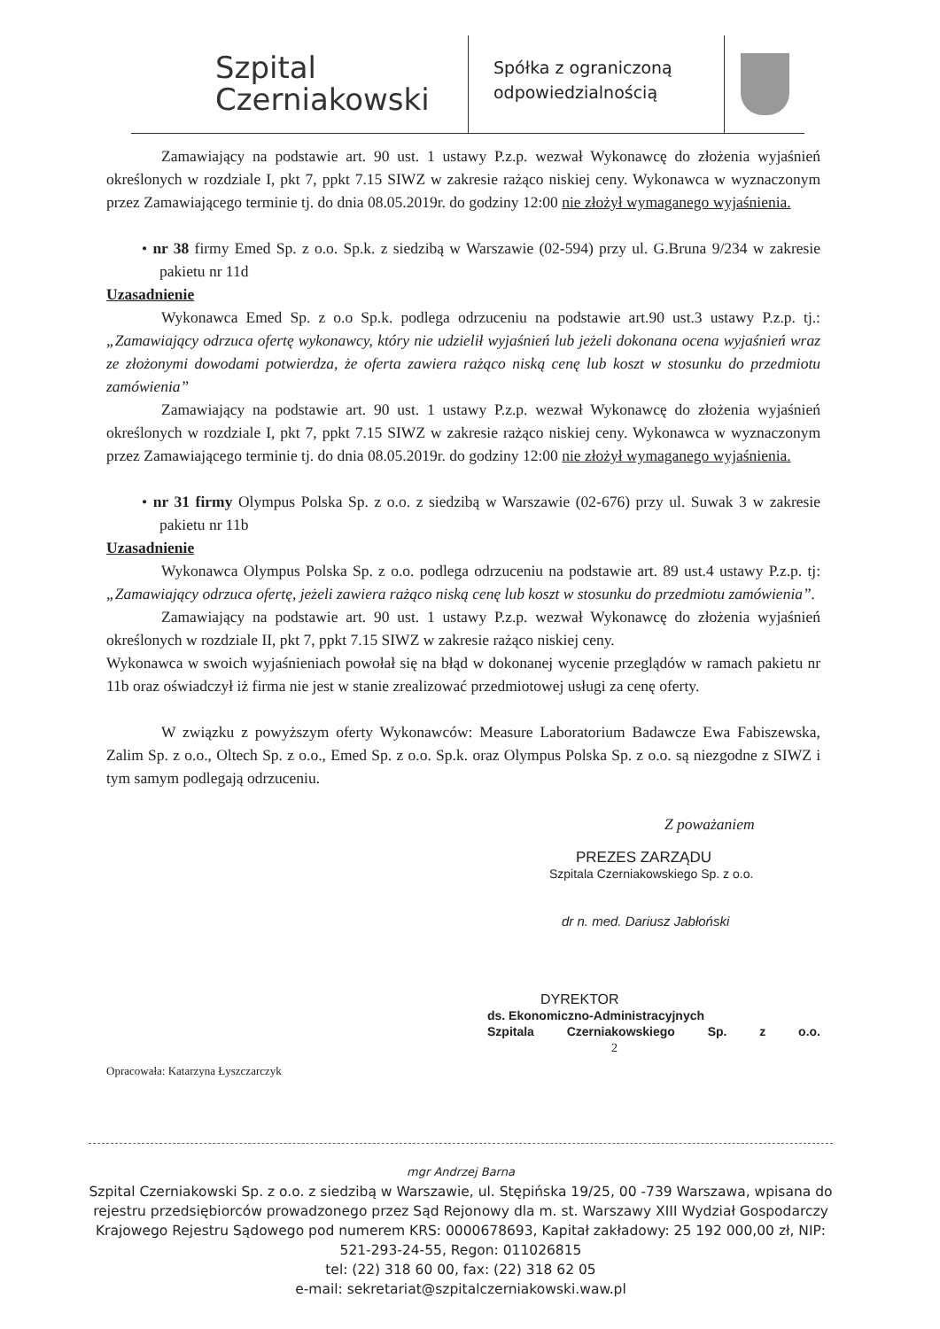Szpital
Czerniakowski
Spółka z ograniczoną odpowiedzialnością
Zamawiający na podstawie art. 90 ust. 1 ustawy P.z.p. wezwał Wykonawcę do złożenia wyjaśnień określonych w rozdziale I, pkt 7, ppkt 7.15 SIWZ w zakresie rażąco niskiej ceny. Wykonawca w wyznaczonym przez Zamawiającego terminie tj. do dnia 08.05.2019r. do godziny 12:00 nie złożył wymaganego wyjaśnienia.
• nr 38 firmy Emed Sp. z o.o. Sp.k. z siedzibą w Warszawie (02-594) przy ul. G.Bruna 9/234 w zakresie pakietu nr 11d
Uzasadnienie
Wykonawca Emed Sp. z o.o Sp.k. podlega odrzuceniu na podstawie art.90 ust.3 ustawy P.z.p. tj.: „Zamawiający odrzuca ofertę wykonawcy, który nie udzielił wyjaśnień lub jeżeli dokonana ocena wyjaśnień wraz ze złożonymi dowodami potwierdza, że oferta zawiera rażąco niską cenę lub koszt w stosunku do przedmiotu zamówienia”
Zamawiający na podstawie art. 90 ust. 1 ustawy P.z.p. wezwał Wykonawcę do złożenia wyjaśnień określonych w rozdziale I, pkt 7, ppkt 7.15 SIWZ w zakresie rażąco niskiej ceny. Wykonawca w wyznaczonym przez Zamawiającego terminie tj. do dnia 08.05.2019r. do godziny 12:00 nie złożył wymaganego wyjaśnienia.
• nr 31 firmy Olympus Polska Sp. z o.o. z siedzibą w Warszawie (02-676) przy ul. Suwak 3 w zakresie pakietu nr 11b
Uzasadnienie
Wykonawca Olympus Polska Sp. z o.o. podlega odrzuceniu na podstawie art. 89 ust.4 ustawy P.z.p. tj: „Zamawiający odrzuca ofertę, jeżeli zawiera rażąco niską cenę lub koszt w stosunku do przedmiotu zamówienia”.
Zamawiający na podstawie art. 90 ust. 1 ustawy P.z.p. wezwał Wykonawcę do złożenia wyjaśnień określonych w rozdziale II, pkt 7, ppkt 7.15 SIWZ w zakresie rażąco niskiej ceny.
Wykonawca w swoich wyjaśnieniach powołał się na błąd w dokonanej wycenie przeglądów w ramach pakietu nr 11b oraz oświadczył iż firma nie jest w stanie zrealizować przedmiotowej usługi za cenę oferty.
W związku z powyższym oferty Wykonawców: Measure Laboratorium Badawcze Ewa Fabiszewska, Zalim Sp. z o.o., Oltech Sp. z o.o., Emed Sp. z o.o. Sp.k. oraz Olympus Polska Sp. z o.o. są niezgodne z SIWZ i tym samym podlegają odrzuceniu.
Z poważaniem
PREZES ZARZĄDU
Szpitala Czerniakowskiego Sp. z o.o.
dr n. med. Dariusz Jabłoński
DYREKTOR
ds. Ekonomiczno-Administracyjnych
Szpitala Czerniakowskiego Sp. z o.o. 2
Opracowała: Katarzyna Łyszczarczyk
mgr Andrzej Barna
Szpital Czerniakowski Sp. z o.o. z siedzibą w Warszawie, ul. Stępińska 19/25, 00 -739 Warszawa, wpisana do rejestru przedsiębiorców prowadzonego przez Sąd Rejonowy dla m. st. Warszawy XIII Wydział Gospodarczy Krajowego Rejestru Sądowego pod numerem KRS: 0000678693, Kapitał zakładowy: 25 192 000,00 zł, NIP: 521-293-24-55, Regon: 011026815
tel: (22) 318 60 00, fax: (22) 318 62 05
e-mail: sekretariat@szpitalczerniakowski.waw.pl